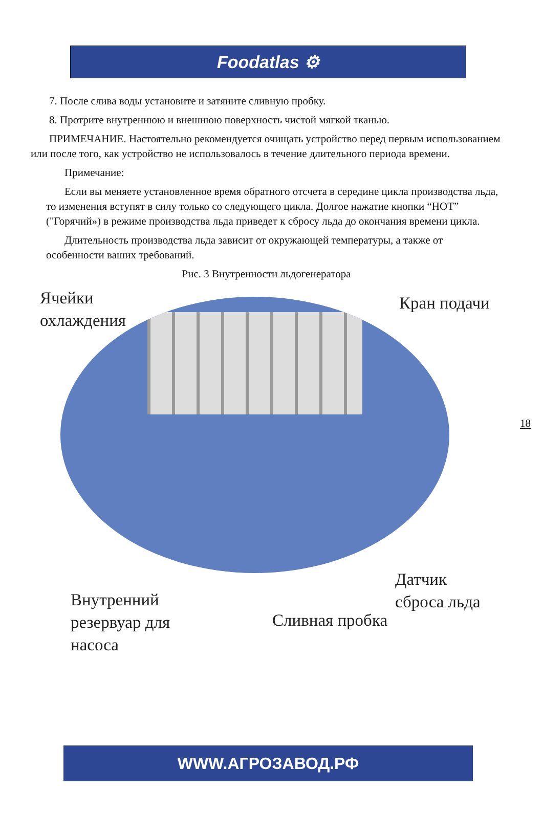Foodatlas ⚙
7. После слива воды установите и затяните сливную пробку.
8. Протрите внутреннюю и внешнюю поверхность чистой мягкой тканью.
ПРИМЕЧАНИЕ. Настоятельно рекомендуется очищать устройство перед первым использованием или после того, как устройство не использовалось в течение длительного периода времени.
Примечание:
Если вы меняете установленное время обратного отсчета в середине цикла производства льда, то изменения вступят в силу только со следующего цикла. Долгое нажатие кнопки “HOT” ("Горячий») в режиме производства льда приведет к сбросу льда до окончания времени цикла.
Длительность производства льда зависит от окружающей температуры, а также от особенности ваших требований.
Рис. 3 Внутренности льдогенератора
Ячейки
охлаждения
Кран подачи
Внутренний
резервуар для
насоса
Сливная пробка
Датчик
сброса льда
18
WWW.АГРОЗАВОД.РФ